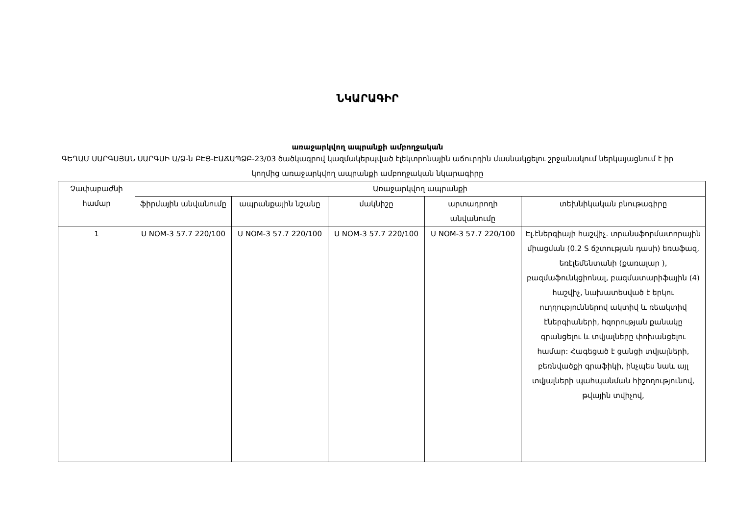ՆԿԱՐԱԳԻՐ
առաջարկվող ապրանքի ամբողջական
ԳԵՂԱՄ ՍԱՐԳՍՅԱՆ ՍԱՐԳՍԻ Ա/Ձ-ն ԲԷՑ-ԷԱՃԱՊՁԲ-23/03 ծածկագրով կազմակերպված էլեկտրոնային աճուրդին մասնակցելու շրջանակում ներկայացնում է իր կողմից առաջարկվող ապրանքի ամբողջական նկարագիրը
| Չափաբաժնի համար | Առաջարկվող ապրանքի | | | | |
| --- | --- | --- | --- | --- | --- |
| | ֆիրմային անվանումը | ապրանքային նշանը | մակնիշը | արտադրողի անվանումը | տեխնիկական բնութագիրը |
| 1 | Ս NOM-3 57.7 220/100 | Ս NOM-3 57.7 220/100 | Ս NOM-3 57.7 220/100 | Ս NOM-3 57.7 220/100 | Էլ.էներգիայի հաշվիչ. տրանսֆորմատորային միացման (0.2 S ճշտության դասի) եռաֆազ, եռէլեմենտանի (քառալար ), բազմաֆունկցիոնալ, բազմատարիֆային (4) հաշվիչ, նախատեսված է երկու ուղղություններով ակտիվ և ռեակտիվ էներգիաների, հզորության քանակը գրանցելու և տվյալները փոխանցելու համար: Հագեցած է ցանցի տվյալների, բեռնվածքի գրաֆիկի, ինչպես նաև այլ տվյալների պահպանման հիշողությունով, թվային տվիչով, |